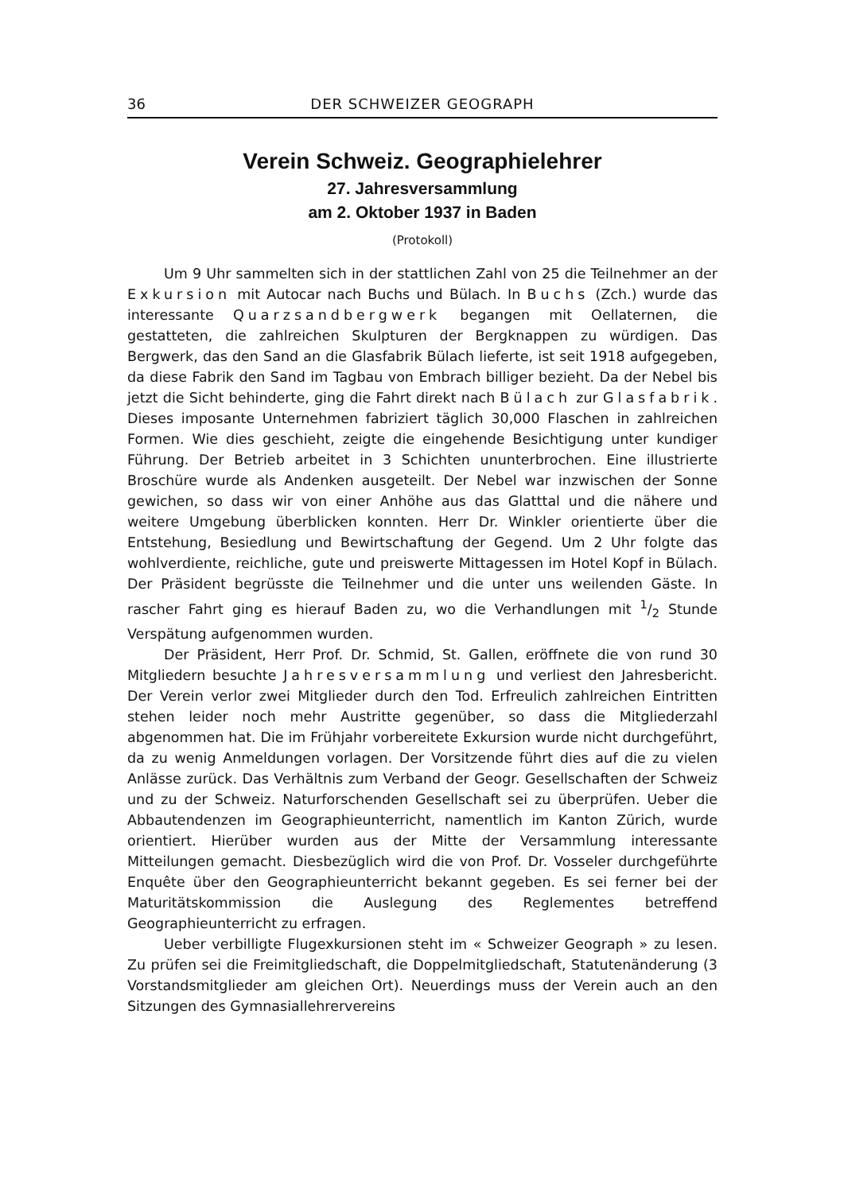36 DER SCHWEIZER GEOGRAPH
Verein Schweiz. Geographielehrer
27. Jahresversammlung
am 2. Oktober 1937 in Baden
(Protokoll)
Um 9 Uhr sammelten sich in der stattlichen Zahl von 25 die Teilnehmer an der Exkursion mit Autocar nach Buchs und Bülach. In Buchs (Zch.) wurde das interessante Quarzsandbergwerk begangen mit Oellaternen, die gestatteten, die zahlreichen Skulpturen der Bergknappen zu würdigen. Das Bergwerk, das den Sand an die Glasfabrik Bülach lieferte, ist seit 1918 aufgegeben, da diese Fabrik den Sand im Tagbau von Embrach billiger bezieht. Da der Nebel bis jetzt die Sicht behinderte, ging die Fahrt direkt nach Bülach zur Glasfabrik. Dieses imposante Unternehmen fabriziert täglich 30,000 Flaschen in zahlreichen Formen. Wie dies geschieht, zeigte die eingehende Besichtigung unter kundiger Führung. Der Betrieb arbeitet in 3 Schichten ununterbrochen. Eine illustrierte Broschüre wurde als Andenken ausgeteilt. Der Nebel war inzwischen der Sonne gewichen, so dass wir von einer Anhöhe aus das Glatttal und die nähere und weitere Umgebung überblicken konnten. Herr Dr. Winkler orientierte über die Entstehung, Besiedlung und Bewirtschaftung der Gegend. Um 2 Uhr folgte das wohlverdiente, reichliche, gute und preiswerte Mittagessen im Hotel Kopf in Bülach. Der Präsident begrüsste die Teilnehmer und die unter uns weilenden Gäste. In rascher Fahrt ging es hierauf Baden zu, wo die Verhandlungen mit 1/2 Stunde Verspätung aufgenommen wurden.
Der Präsident, Herr Prof. Dr. Schmid, St. Gallen, eröffnete die von rund 30 Mitgliedern besuchte Jahresversammlung und verliest den Jahresbericht. Der Verein verlor zwei Mitglieder durch den Tod. Erfreulich zahlreichen Eintritten stehen leider noch mehr Austritte gegenüber, so dass die Mitgliederzahl abgenommen hat. Die im Frühjahr vorbereitete Exkursion wurde nicht durchgeführt, da zu wenig Anmeldungen vorlagen. Der Vorsitzende führt dies auf die zu vielen Anlässe zurück. Das Verhältnis zum Verband der Geogr. Gesellschaften der Schweiz und zu der Schweiz. Naturforschenden Gesellschaft sei zu überprüfen. Ueber die Abbautendenzen im Geographieunterricht, namentlich im Kanton Zürich, wurde orientiert. Hierüber wurden aus der Mitte der Versammlung interessante Mitteilungen gemacht. Diesbezüglich wird die von Prof. Dr. Vosseler durchgeführte Enquête über den Geographieunterricht bekannt gegeben. Es sei ferner bei der Maturitätskommission die Auslegung des Reglementes betreffend Geographieunterricht zu erfragen.
Ueber verbilligte Flugexkursionen steht im « Schweizer Geograph » zu lesen. Zu prüfen sei die Freimitgliedschaft, die Doppelmitgliedschaft, Statutenänderung (3 Vorstandsmitglieder am gleichen Ort). Neuerdings muss der Verein auch an den Sitzungen des Gymnasiallehrervereins